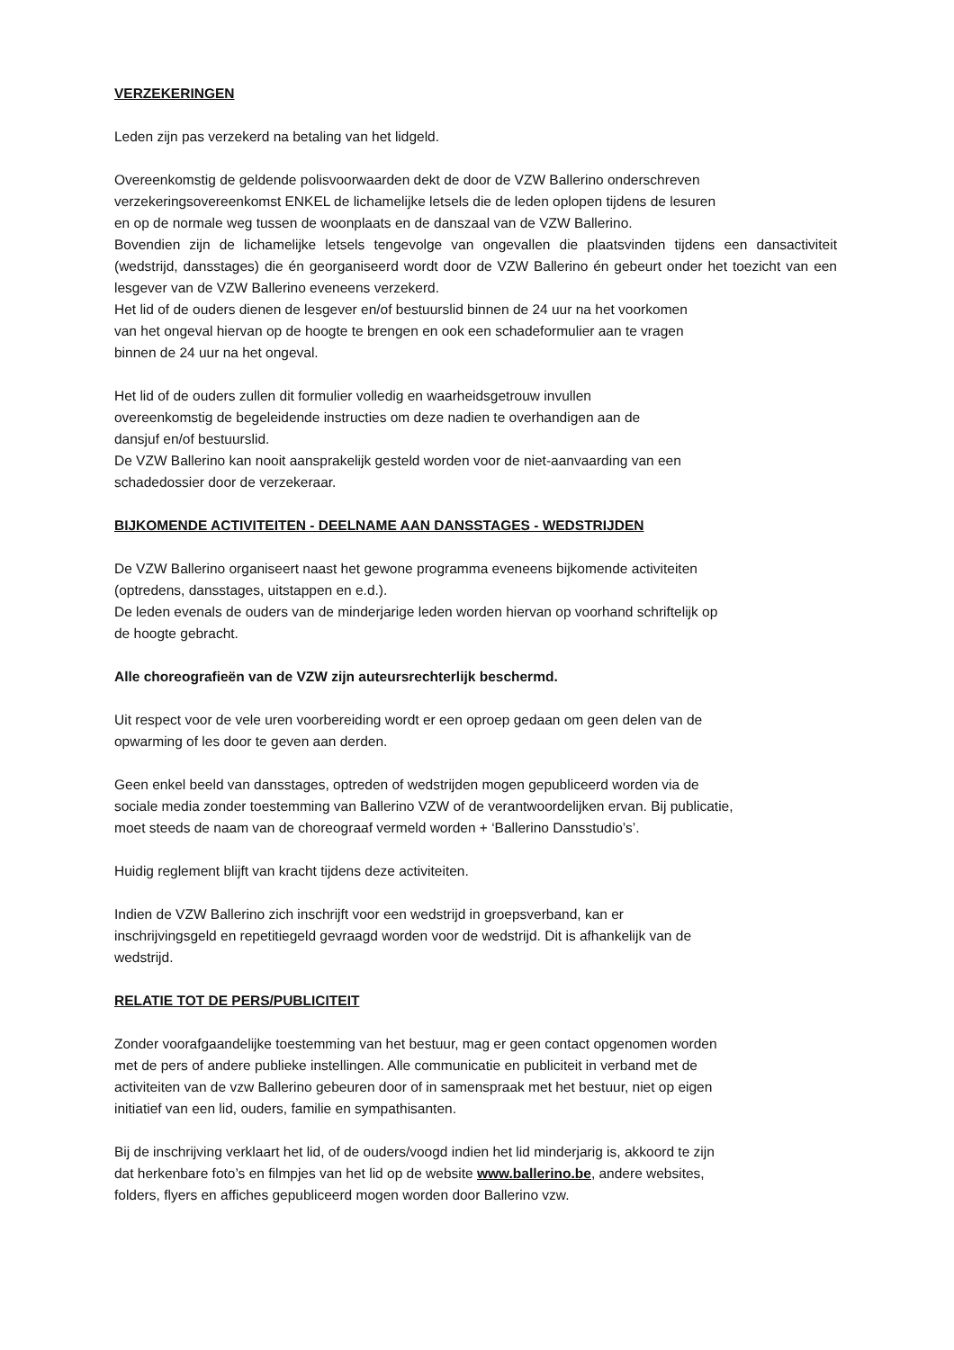VERZEKERINGEN
Leden zijn pas verzekerd na betaling van het lidgeld.
Overeenkomstig de geldende polisvoorwaarden dekt de door de VZW Ballerino onderschreven
verzekeringsovereenkomst ENKEL de lichamelijke letsels die de leden oplopen tijdens de lesuren
en op de normale weg tussen de woonplaats en de danszaal van de VZW Ballerino.
Bovendien zijn de lichamelijke letsels tengevolge van ongevallen die plaatsvinden tijdens een dansactiviteit (wedstrijd, dansstages) die én georganiseerd wordt door de VZW Ballerino én gebeurt onder het toezicht van een lesgever van de VZW Ballerino eveneens verzekerd.
Het lid of de ouders dienen de lesgever en/of bestuurslid binnen de 24 uur na het voorkomen
van het ongeval hiervan op de hoogte te brengen en ook een schadeformulier aan te vragen
binnen de 24 uur na het ongeval.
Het lid of de ouders zullen dit formulier volledig en waarheidsgetrouw invullen
overeenkomstig de begeleidende instructies om deze nadien te overhandigen aan de
dansjuf en/of bestuurslid.
De VZW Ballerino kan nooit aansprakelijk gesteld worden voor de niet-aanvaarding van een
schadedossier door de verzekeraar.
BIJKOMENDE ACTIVITEITEN - DEELNAME AAN DANSSTAGES - WEDSTRIJDEN
De VZW Ballerino organiseert naast het gewone programma eveneens bijkomende activiteiten
(optredens, dansstages, uitstappen en e.d.).
De leden evenals de ouders van de minderjarige leden worden hiervan op voorhand schriftelijk op
de hoogte gebracht.
Alle choreografieën van de VZW zijn auteursrechterlijk beschermd.
Uit respect voor de vele uren voorbereiding wordt er een oproep gedaan om geen delen van de
opwarming of les door te geven aan derden.
Geen enkel beeld van dansstages, optreden of wedstrijden mogen gepubliceerd worden via de
sociale media zonder toestemming van Ballerino VZW of de verantwoordelijken ervan. Bij publicatie,
moet steeds de naam van de choreograaf vermeld worden + ‘Ballerino Dansstudio’s’.
Huidig reglement blijft van kracht tijdens deze activiteiten.
Indien de VZW Ballerino zich inschrijft voor een wedstrijd in groepsverband, kan er
inschrijvingsgeld en repetitiegeld gevraagd worden voor de wedstrijd. Dit is afhankelijk van de
wedstrijd.
RELATIE TOT DE PERS/PUBLICITEIT
Zonder voorafgaandelijke toestemming van het bestuur, mag er geen contact opgenomen worden
met de pers of andere publieke instellingen. Alle communicatie en publiciteit in verband met de
activiteiten van de vzw Ballerino gebeuren door of in samenspraak met het bestuur, niet op eigen
initiatief van een lid, ouders, familie en sympathisanten.
Bij de inschrijving verklaart het lid, of de ouders/voogd indien het lid minderjarig is, akkoord te zijn
dat herkenbare foto’s en filmpjes van het lid op de website www.ballerino.be, andere websites,
folders, flyers en affiches gepubliceerd mogen worden door Ballerino vzw.